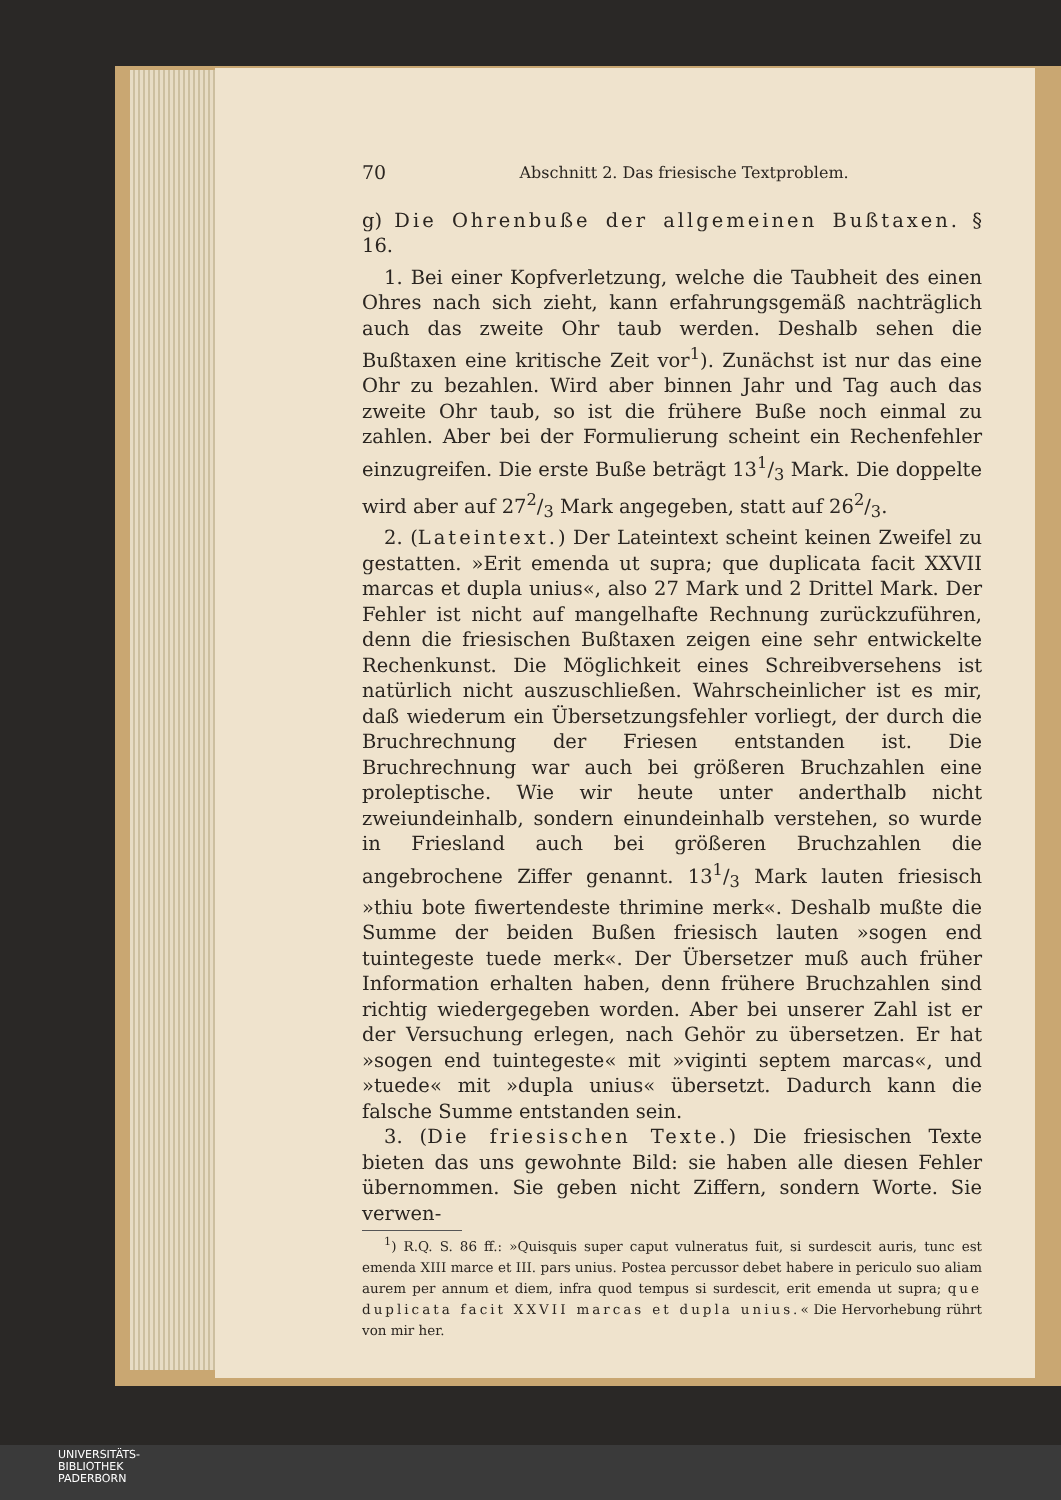70 Abschnitt 2. Das friesische Textproblem.
g) Die Ohrenbuße der allgemeinen Bußtaxen. § 16.
1. Bei einer Kopfverletzung, welche die Taubheit des einen Ohres nach sich zieht, kann erfahrungsgemäß nachträglich auch das zweite Ohr taub werden. Deshalb sehen die Bußtaxen eine kritische Zeit vor<sup>1</sup>). Zunächst ist nur das eine Ohr zu bezahlen. Wird aber binnen Jahr und Tag auch das zweite Ohr taub, so ist die frühere Buße noch einmal zu zahlen. Aber bei der Formulierung scheint ein Rechenfehler einzugreifen. Die erste Buße beträgt 131/3 Mark. Die doppelte wird aber auf 272/3 Mark angegeben, statt auf 262/3.
2. (Lateintext.) Der Lateintext scheint keinen Zweifel zu gestatten. »Erit emenda ut supra; que duplicata facit XXVII marcas et dupla unius«, also 27 Mark und 2 Drittel Mark. Der Fehler ist nicht auf mangelhafte Rechnung zurückzuführen, denn die friesischen Bußtaxen zeigen eine sehr entwickelte Rechenkunst. Die Möglichkeit eines Schreibversehens ist natürlich nicht auszuschließen. Wahrscheinlicher ist es mir, daß wiederum ein Übersetzungsfehler vorliegt, der durch die Bruchrechnung der Friesen entstanden ist. Die Bruchrechnung war auch bei größeren Bruchzahlen eine proleptische. Wie wir heute unter anderthalb nicht zweiundeinhalb, sondern einundeinhalb verstehen, so wurde in Friesland auch bei größeren Bruchzahlen die angebrochene Ziffer genannt. 131/3 Mark lauten friesisch »thiu bote fiwertendeste thrimine merk«. Deshalb mußte die Summe der beiden Bußen friesisch lauten »sogen end tuintegeste tuede merk«. Der Übersetzer muß auch früher Information erhalten haben, denn frühere Bruchzahlen sind richtig wiedergegeben worden. Aber bei unserer Zahl ist er der Versuchung erlegen, nach Gehör zu übersetzen. Er hat »sogen end tuintegeste« mit »viginti septem marcas«, und »tuede« mit »dupla unius« übersetzt. Dadurch kann die falsche Summe entstanden sein.
3. (Die friesischen Texte.) Die friesischen Texte bieten das uns gewohnte Bild: sie haben alle diesen Fehler übernommen. Sie geben nicht Ziffern, sondern Worte. Sie verwen-
<sup>1</sup>) R.Q. S. 86 ff.: »Quisquis super caput vulneratus fuit, si surdescit auris, tunc est emenda XIII marce et III. pars unius. Postea percussor debet habere in periculo suo aliam aurem per annum et diem, infra quod tempus si surdescit, erit emenda ut supra; que duplicata facit XXVII marcas et dupla unius.« Die Hervorhebung rührt von mir her.
UNIVERSITÄTS-
BIBLIOTHEK
PADERBORN